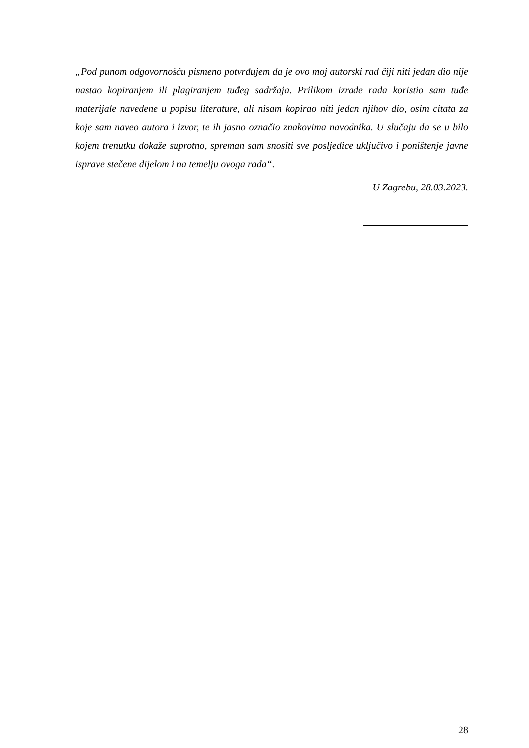„Pod punom odgovornošću pismeno potvrđujem da je ovo moj autorski rad čiji niti jedan dio nije nastao kopiranjem ili plagiranjem tuđeg sadržaja. Prilikom izrade rada koristio sam tuđe materijale navedene u popisu literature, ali nisam kopirao niti jedan njihov dio, osim citata za koje sam naveo autora i izvor, te ih jasno označio znakovima navodnika. U slučaju da se u bilo kojem trenutku dokaže suprotno, spreman sam snositi sve posljedice uključivo i poništenje javne isprave stečene dijelom i na temelju ovoga rada“.
U Zagrebu, 28.03.2023.
28